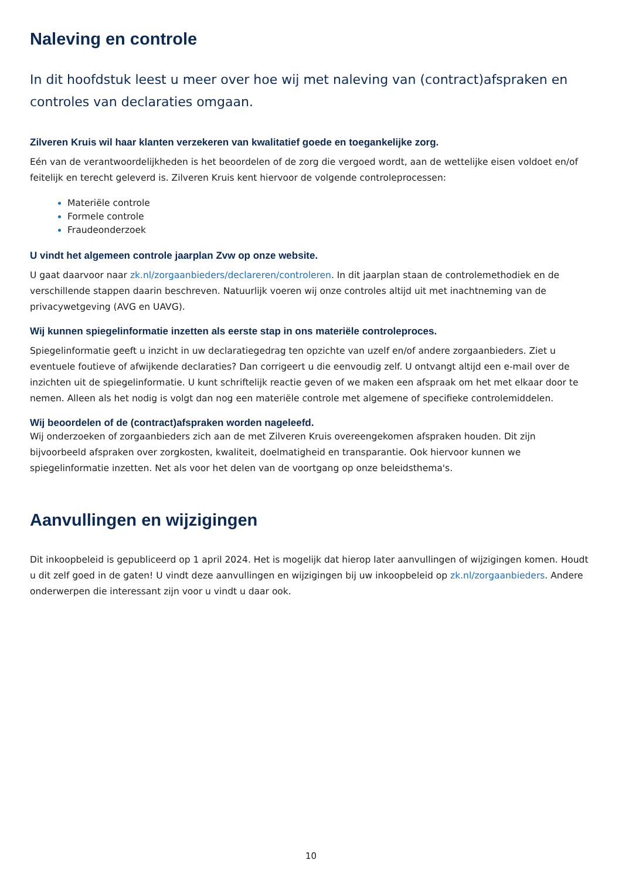Naleving en controle
In dit hoofdstuk leest u meer over hoe wij met naleving van (contract)afspraken en controles van declaraties omgaan.
Zilveren Kruis wil haar klanten verzekeren van kwalitatief goede en toegankelijke zorg.
Eén van de verantwoordelijkheden is het beoordelen of de zorg die vergoed wordt, aan de wettelijke eisen voldoet en/of feitelijk en terecht geleverd is. Zilveren Kruis kent hiervoor de volgende controleprocessen:
Materiële controle
Formele controle
Fraudeonderzoek
U vindt het algemeen controle jaarplan Zvw op onze website.
U gaat daarvoor naar zk.nl/zorgaanbieders/declareren/controleren. In dit jaarplan staan de controlemethodiek en de verschillende stappen daarin beschreven. Natuurlijk voeren wij onze controles altijd uit met inachtneming van de privacywetgeving (AVG en UAVG).
Wij kunnen spiegelinformatie inzetten als eerste stap in ons materiële controleproces.
Spiegelinformatie geeft u inzicht in uw declaratiegedrag ten opzichte van uzelf en/of andere zorgaanbieders. Ziet u eventuele foutieve of afwijkende declaraties? Dan corrigeert u die eenvoudig zelf. U ontvangt altijd een e-mail over de inzichten uit de spiegelinformatie. U kunt schriftelijk reactie geven of we maken een afspraak om het met elkaar door te nemen. Alleen als het nodig is volgt dan nog een materiële controle met algemene of specifieke controlemiddelen.
Wij beoordelen of de (contract)afspraken worden nageleefd.
Wij onderzoeken of zorgaanbieders zich aan de met Zilveren Kruis overeengekomen afspraken houden. Dit zijn bijvoorbeeld afspraken over zorgkosten, kwaliteit, doelmatigheid en transparantie. Ook hiervoor kunnen we spiegelinformatie inzetten. Net als voor het delen van de voortgang op onze beleidsthema's.
Aanvullingen en wijzigingen
Dit inkoopbeleid is gepubliceerd op 1 april 2024. Het is mogelijk dat hierop later aanvullingen of wijzigingen komen. Houdt u dit zelf goed in de gaten! U vindt deze aanvullingen en wijzigingen bij uw inkoopbeleid op zk.nl/zorgaanbieders. Andere onderwerpen die interessant zijn voor u vindt u daar ook.
10